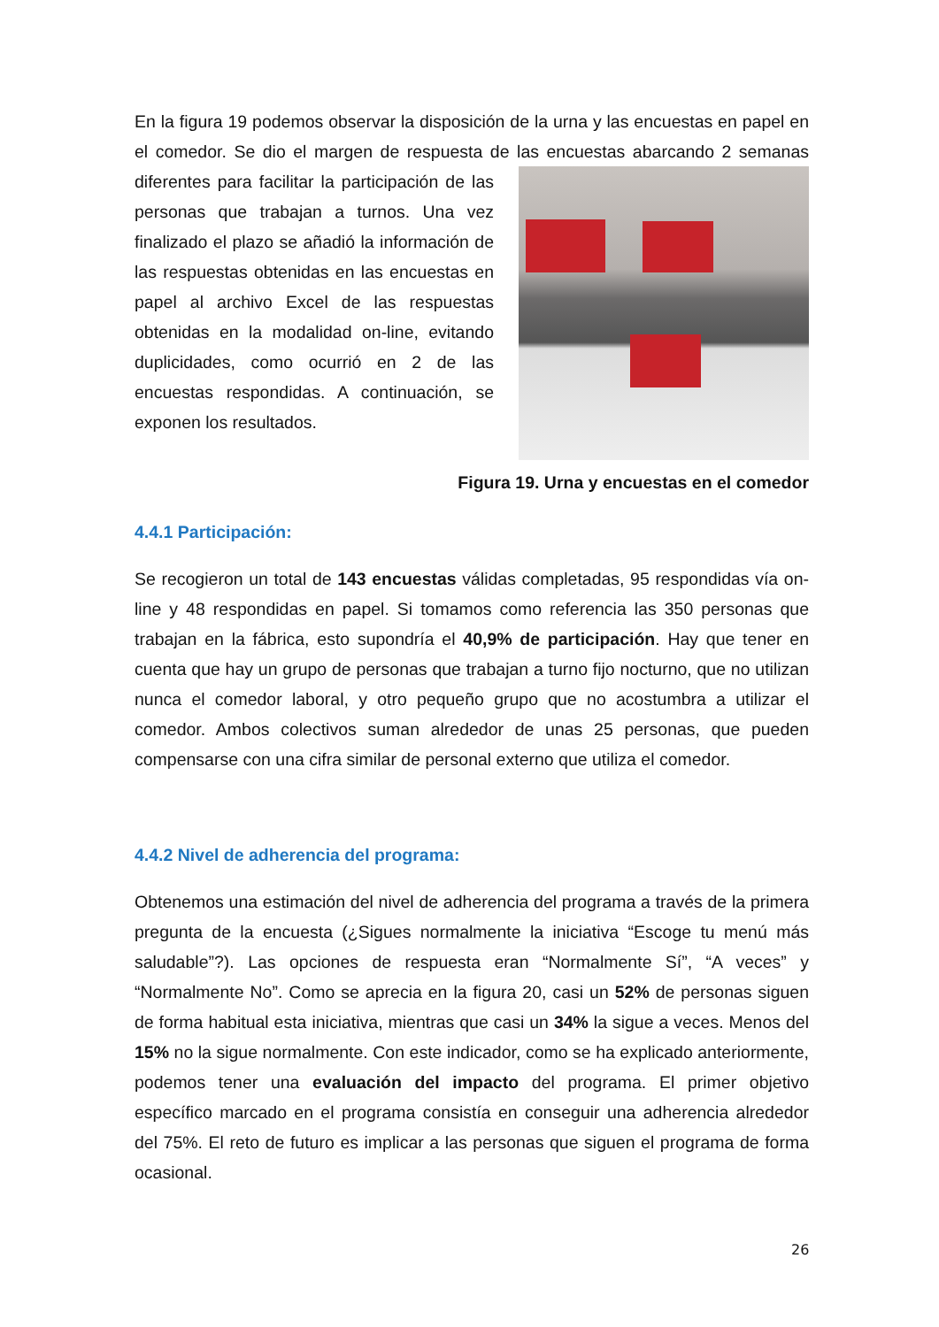En la figura 19 podemos observar la disposición de la urna y las encuestas en papel en el comedor. Se dio el margen de respuesta de las encuestas abarcando 2 semanas diferentes para facilitar la participación de las personas que trabajan a turnos. Una vez finalizado el plazo se añadió la información de las respuestas obtenidas en las encuestas en papel al archivo Excel de las respuestas obtenidas en la modalidad on-line, evitando duplicidades, como ocurrió en 2 de las encuestas respondidas. A continuación, se exponen los resultados.
Figura 19. Urna y encuestas en el comedor
4.4.1 Participación:
Se recogieron un total de 143 encuestas válidas completadas, 95 respondidas vía on-line y 48 respondidas en papel. Si tomamos como referencia las 350 personas que trabajan en la fábrica, esto supondría el 40,9% de participación. Hay que tener en cuenta que hay un grupo de personas que trabajan a turno fijo nocturno, que no utilizan nunca el comedor laboral, y otro pequeño grupo que no acostumbra a utilizar el comedor. Ambos colectivos suman alrededor de unas 25 personas, que pueden compensarse con una cifra similar de personal externo que utiliza el comedor.
4.4.2 Nivel de adherencia del programa:
Obtenemos una estimación del nivel de adherencia del programa a través de la primera pregunta de la encuesta (¿Sigues normalmente la iniciativa “Escoge tu menú más saludable”?). Las opciones de respuesta eran “Normalmente Sí”, “A veces” y “Normalmente No”. Como se aprecia en la figura 20, casi un 52% de personas siguen de forma habitual esta iniciativa, mientras que casi un 34% la sigue a veces. Menos del 15% no la sigue normalmente. Con este indicador, como se ha explicado anteriormente, podemos tener una evaluación del impacto del programa. El primer objetivo específico marcado en el programa consistía en conseguir una adherencia alrededor del 75%. El reto de futuro es implicar a las personas que siguen el programa de forma ocasional.
26